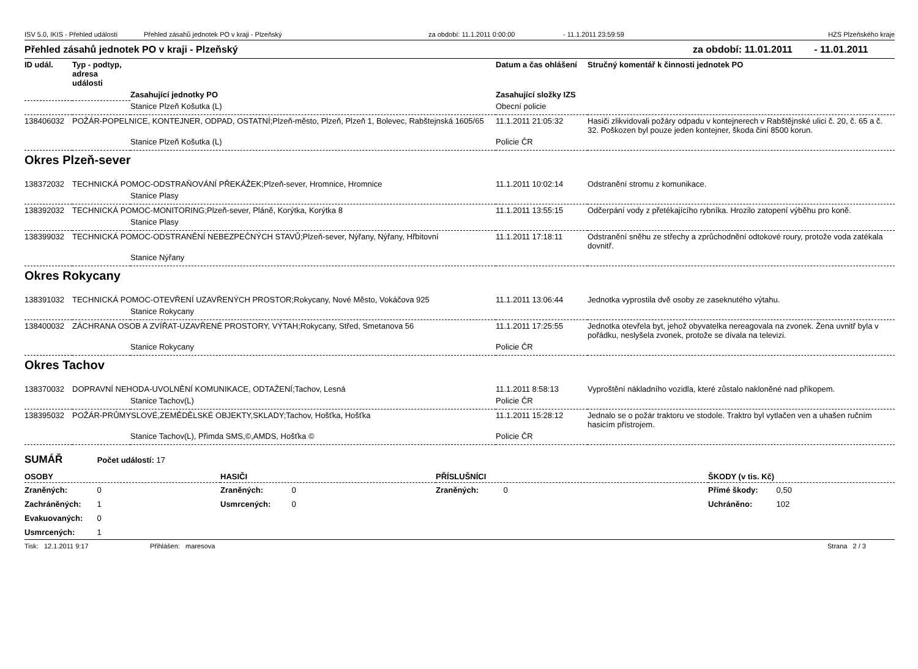ISV 5.0, IKIS - Přehled událostí Přehled zásahů jednotek PO v kraji - Plzeňský za období: 11.1.2011 0:00:00 - 11.1.2011 23:59:59 HZS Plzeňského kraje
Přehled zásahů jednotek PO v kraji - Plzeňský za období: 11.01.2011 - 11.01.2011
| ID udál. | Typ - podtyp, adresa události | | Datum a čas ohlášení | Stručný komentář k činnosti jednotek PO |
| --- | --- | --- | --- | --- |
| | | Zasahující jednotky PO | Zasahující složky IZS | |
| | | Stanice Plzeň Košutka (L) | Obecní policie | |
| 138406032 | POŽÁR-POPELNICE, KONTEJNER, ODPAD, OSTATNÍ;Plzeň-město, Plzeň, Plzeň 1, Bolevec, Rabštejnská 1605/65 | | 11.1.2011 21:05:32 | Hasiči zlikvidovali požáry odpadu v kontejnerech v Rabštějnské ulici č. 20, č. 65 a č. 32. Poškozen byl pouze jeden kontejner, škoda činí 8500 korun. |
| | | Stanice Plzeň Košutka (L) | Policie ČR | |
| Okres Plzeň-sever | | | | |
| 138372032 | TECHNICKÁ POMOC-ODSTRAŇOVÁNÍ PŘEKÁŽEK;Plzeň-sever, Hromnice, Hromnice | | 11.1.2011 10:02:14 | Odstranění stromu z komunikace. |
| | | Stanice Plasy | | |
| 138392032 | TECHNICKÁ POMOC-MONITORING;Plzeň-sever, Pláně, Korýtka, Korýtka 8 | | 11.1.2011 13:55:15 | Odčerpání vody z přetékajícího rybníka. Hrozilo zatopení výběhu pro koně. |
| | | Stanice Plasy | | |
| 138399032 | TECHNICKÁ POMOC-ODSTRANĚNÍ NEBEZPEČNÝCH STAVŮ;Plzeň-sever, Nýřany, Nýřany, Hřbitovní | | 11.1.2011 17:18:11 | Odstranění sněhu ze střechy a zprůchodnění odtokové roury, protože voda zatékala dovnitř. |
| | | Stanice Nýřany | | |
| Okres Rokycany | | | | |
| 138391032 | TECHNICKÁ POMOC-OTEVŘENÍ UZAVŘENÝCH PROSTOR;Rokycany, Nové Město, Vokáčova 925 | | 11.1.2011 13:06:44 | Jednotka vyprostila dvě osoby ze zaseknutého výtahu. |
| | | Stanice Rokycany | | |
| 138400032 | ZÁCHRANA OSOB A ZVÍŘAT-UZAVŘENÉ PROSTORY, VÝTAH;Rokycany, Střed, Smetanova 56 | | 11.1.2011 17:25:55 | Jednotka otevřela byt, jehož obyvatelka nereagovala na zvonek. Žena uvnitř byla v pořádku, neslyšela zvonek, protože se dívala na televizi. |
| | | Stanice Rokycany | Policie ČR | |
| Okres Tachov | | | | |
| 138370032 | DOPRAVNÍ NEHODA-UVOLNĚNÍ KOMUNIKACE, ODTAŽENÍ;Tachov, Lesná | | 11.1.2011 8:58:13 | Vyproštění nákladního vozidla, které zůstalo nakloněné nad příkopem. |
| | | Stanice Tachov(L) | Policie ČR | |
| 138395032 | POŽÁR-PRŮMYSLOVÉ,ZEMĚDĚLSKÉ OBJEKTY,SKLADY;Tachov, Hošťka, Hošťka | | 11.1.2011 15:28:12 | Jednalo se o požár traktoru ve stodole. Traktro byl vytlačen ven a uhašen ručním hasicím přístrojem. |
| | | Stanice Tachov(L), Přimda SMS,©,AMDS, Hošťka © | Policie ČR | |
SUMÁŘ Počet událostí: 17
| OSOBY | HASIČI | PŘÍSLUŠNÍCI | ŠKODY (v tis. Kč) |
| --- | --- | --- | --- |
| Zraněných: 0 | Zraněných: 0 | Zraněných: 0 | Přímé škody: 0,50 |
| Zachráněných: 1 | Usmrcených: 0 | | Uchráněno: 102 |
| Evakuovaných: 0 | | | |
| Usmrcených: 1 | | | |
Tisk: 12.1.2011 9:17 Přihlášen: maresova Strana 2 / 3